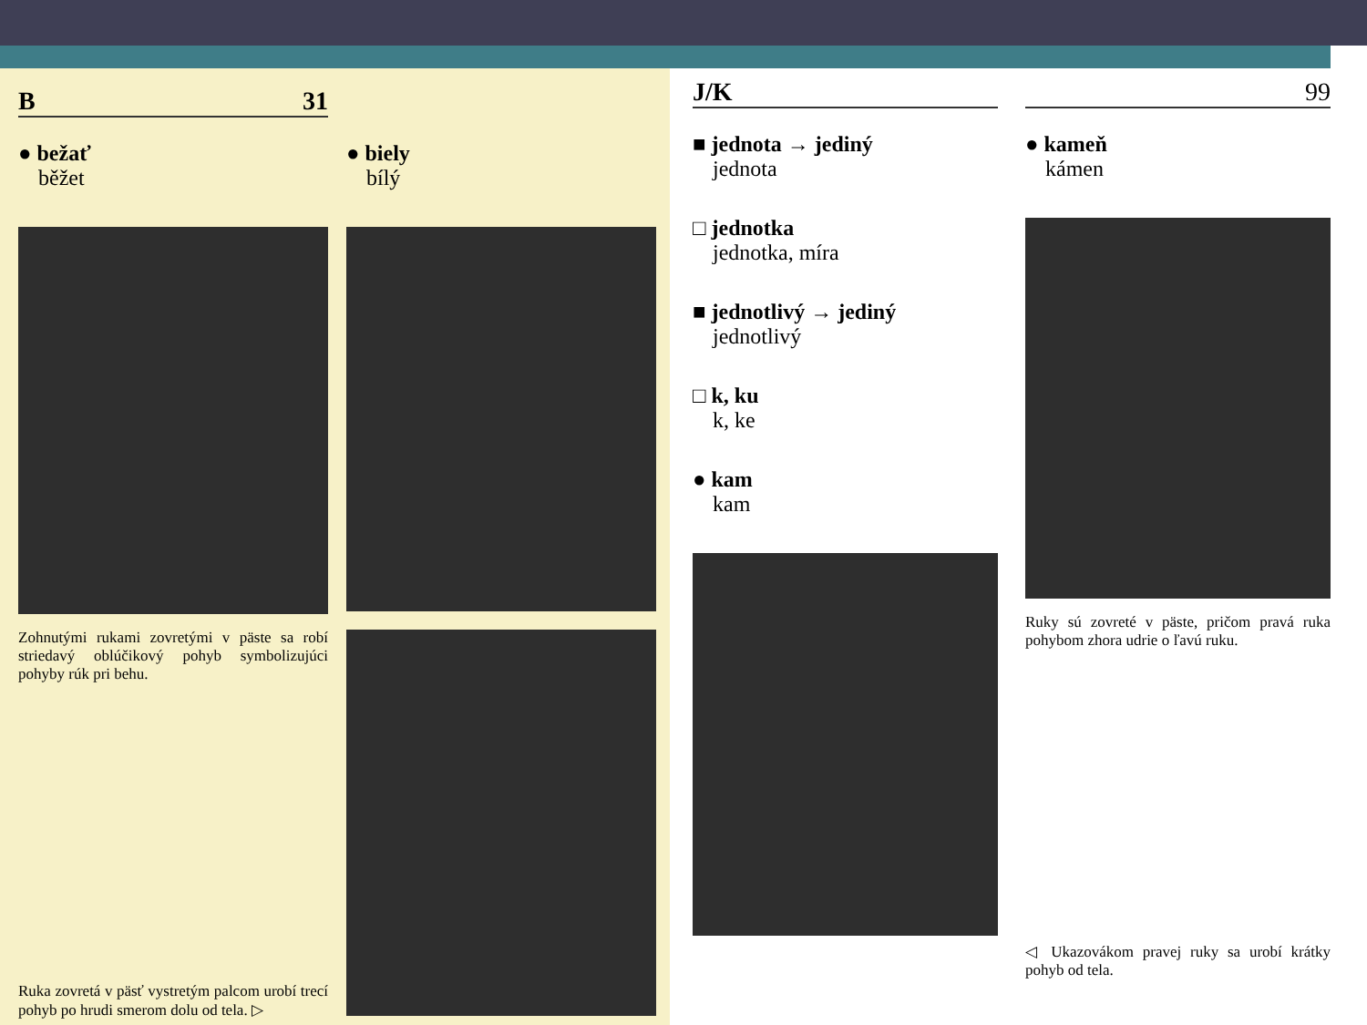B 31
● bežať
běžet
Zohnutými rukami zovretými v päste sa robí striedavý oblúčikový pohyb symbolizujúci pohyby rúk pri behu.
Ruka zovretá v päsť vystretým palcom urobí trecí pohyb po hrudi smerom dolu od tela. ▷
● biely
bílý
J/K
■ jednota → jediný
jednota
□ jednotka
jednotka, míra
■ jednotlivý → jediný
jednotlivý
□ k, ku
k, ke
● kam
kam
99
● kameň
kámen
Ruky sú zovreté v päste, pričom pravá ruka pohybom zhora udrie o ľavú ruku.
◁ Ukazovákom pravej ruky sa urobí krátky pohyb od tela.